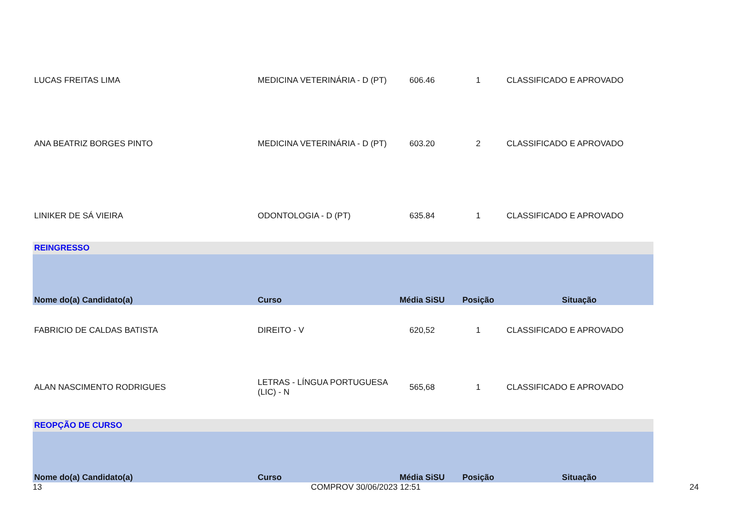| LUCAS FREITAS LIMA | MEDICINA VETERINÁRIA - D (PT) | 606.46 | 1 | CLASSIFICADO E APROVADO |
| ANA BEATRIZ BORGES PINTO | MEDICINA VETERINÁRIA - D (PT) | 603.20 | 2 | CLASSIFICADO E APROVADO |
| LINIKER DE SÁ VIEIRA | ODONTOLOGIA - D (PT) | 635.84 | 1 | CLASSIFICADO E APROVADO |
| REINGRESSO | | | | |
| Nome do(a) Candidato(a) | Curso | Média SiSU | Posição | Situação |
| FABRICIO DE CALDAS BATISTA | DIREITO - V | 620,52 | 1 | CLASSIFICADO E APROVADO |
| ALAN NASCIMENTO RODRIGUES | LETRAS - LÍNGUA PORTUGUESA (LIC) - N | 565,68 | 1 | CLASSIFICADO E APROVADO |
| REOPÇÃO DE CURSO | | | | |
| Nome do(a) Candidato(a) | Curso | Média SiSU | Posição | Situação |
13 COMPROV 30/06/2023 12:51 24